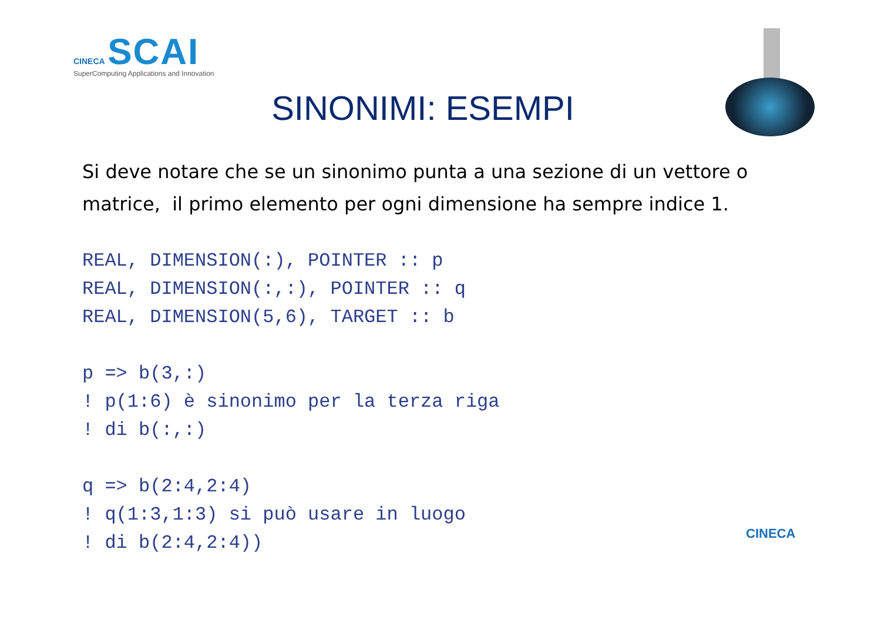CINECA SCAI
SuperComputing Applications and Innovation
SINONIMI: ESEMPI
Si deve notare che se un sinonimo punta a una sezione di un vettore o matrice, il primo elemento per ogni dimensione ha sempre indice 1.
REAL, DIMENSION(:), POINTER :: p
REAL, DIMENSION(:,:), POINTER :: q
REAL, DIMENSION(5,6), TARGET :: b

p => b(3,:)
! p(1:6) è sinonimo per la terza riga
! di b(:,:)

q => b(2:4,2:4)
! q(1:3,1:3) si può usare in luogo
! di b(2:4,2:4))
CINECA